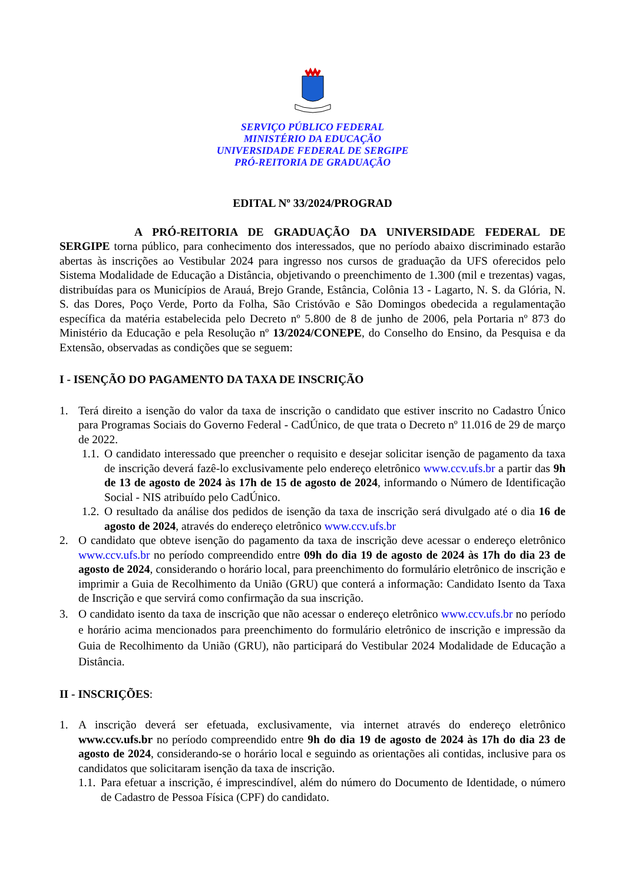SERVIÇO PÚBLICO FEDERAL
MINISTÉRIO DA EDUCAÇÃO
UNIVERSIDADE FEDERAL DE SERGIPE
PRÓ-REITORIA DE GRADUAÇÃO
EDITAL Nº 33/2024/PROGRAD
A PRÓ-REITORIA DE GRADUAÇÃO DA UNIVERSIDADE FEDERAL DE SERGIPE torna público, para conhecimento dos interessados, que no período abaixo discriminado estarão abertas às inscrições ao Vestibular 2024 para ingresso nos cursos de graduação da UFS oferecidos pelo Sistema Modalidade de Educação a Distância, objetivando o preenchimento de 1.300 (mil e trezentas) vagas, distribuídas para os Municípios de Arauá, Brejo Grande, Estância, Colônia 13 - Lagarto, N. S. da Glória, N. S. das Dores, Poço Verde, Porto da Folha, São Cristóvão e São Domingos obedecida a regulamentação específica da matéria estabelecida pelo Decreto nº 5.800 de 8 de junho de 2006, pela Portaria nº 873 do Ministério da Educação e pela Resolução nº 13/2024/CONEPE, do Conselho do Ensino, da Pesquisa e da Extensão, observadas as condições que se seguem:
I - ISENÇÃO DO PAGAMENTO DA TAXA DE INSCRIÇÃO
1. Terá direito a isenção do valor da taxa de inscrição o candidato que estiver inscrito no Cadastro Único para Programas Sociais do Governo Federal - CadÚnico, de que trata o Decreto nº 11.016 de 29 de março de 2022.
1.1. O candidato interessado que preencher o requisito e desejar solicitar isenção de pagamento da taxa de inscrição deverá fazê-lo exclusivamente pelo endereço eletrônico www.ccv.ufs.br a partir das 9h de 13 de agosto de 2024 às 17h de 15 de agosto de 2024, informando o Número de Identificação Social - NIS atribuído pelo CadÚnico.
1.2. O resultado da análise dos pedidos de isenção da taxa de inscrição será divulgado até o dia 16 de agosto de 2024, através do endereço eletrônico www.ccv.ufs.br
2. O candidato que obteve isenção do pagamento da taxa de inscrição deve acessar o endereço eletrônico www.ccv.ufs.br no período compreendido entre 09h do dia 19 de agosto de 2024 às 17h do dia 23 de agosto de 2024, considerando o horário local, para preenchimento do formulário eletrônico de inscrição e imprimir a Guia de Recolhimento da União (GRU) que conterá a informação: Candidato Isento da Taxa de Inscrição e que servirá como confirmação da sua inscrição.
3. O candidato isento da taxa de inscrição que não acessar o endereço eletrônico www.ccv.ufs.br no período e horário acima mencionados para preenchimento do formulário eletrônico de inscrição e impressão da Guia de Recolhimento da União (GRU), não participará do Vestibular 2024 Modalidade de Educação a Distância.
II - INSCRIÇÕES:
1. A inscrição deverá ser efetuada, exclusivamente, via internet através do endereço eletrônico www.ccv.ufs.br no período compreendido entre 9h do dia 19 de agosto de 2024 às 17h do dia 23 de agosto de 2024, considerando-se o horário local e seguindo as orientações ali contidas, inclusive para os candidatos que solicitaram isenção da taxa de inscrição.
1.1. Para efetuar a inscrição, é imprescindível, além do número do Documento de Identidade, o número de Cadastro de Pessoa Física (CPF) do candidato.